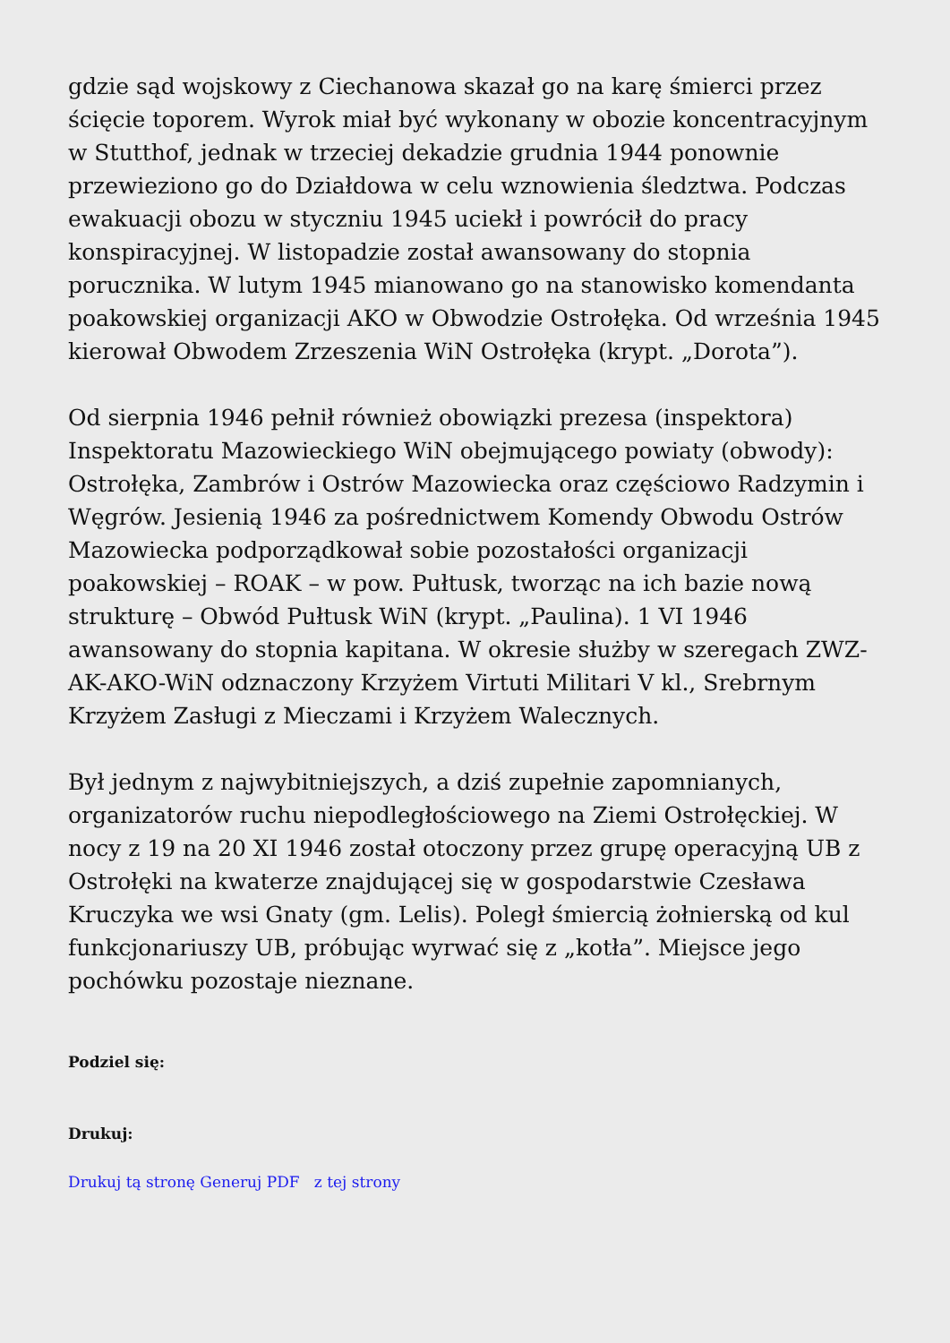gdzie sąd wojskowy z Ciechanowa skazał go na karę śmierci przez ścięcie toporem. Wyrok miał być wykonany w obozie koncentracyjnym w Stutthof, jednak w trzeciej dekadzie grudnia 1944 ponownie przewieziono go do Działdowa w celu wznowienia śledztwa. Podczas ewakuacji obozu w styczniu 1945 uciekł i powrócił do pracy konspiracyjnej. W listopadzie został awansowany do stopnia porucznika. W lutym 1945 mianowano go na stanowisko komendanta poakowskiej organizacji AKO w Obwodzie Ostrołęka. Od września 1945 kierował Obwodem Zrzeszenia WiN Ostrołęka (krypt. „Dorota”).
Od sierpnia 1946 pełnił również obowiązki prezesa (inspektora) Inspektoratu Mazowieckiego WiN obejmującego powiaty (obwody): Ostrołęka, Zambrów i Ostrów Mazowiecka oraz częściowo Radzymin i Węgrów. Jesienią 1946 za pośrednictwem Komendy Obwodu Ostrów Mazowiecka podporządkował sobie pozostałości organizacji poakowskiej – ROAK – w pow. Pułtusk, tworząc na ich bazie nową strukturę – Obwód Pułtusk WiN (krypt. „Paulina). 1 VI 1946 awansowany do stopnia kapitana. W okresie służby w szeregach ZWZ-AK-AKO-WiN odznaczony Krzyżem Virtuti Militari V kl., Srebrnym Krzyżem Zasługi z Mieczami i Krzyżem Walecznych.
Był jednym z najwybitniejszych, a dziś zupełnie zapomnianych, organizatorów ruchu niepodległościowego na Ziemi Ostrołęckiej. W nocy z 19 na 20 XI 1946 został otoczony przez grupę operacyjną UB z Ostrołęki na kwaterze znajdującej się w gospodarstwie Czesława Kruczyka we wsi Gnaty (gm. Lelis). Poległ śmiercią żołnierską od kul funkcjonariuszy UB, próbując wyrwać się z „kotła”. Miejsce jego pochówku pozostaje nieznane.
Podziel się:
Drukuj:
Drukuj tą stronę Generuj PDF z tej strony